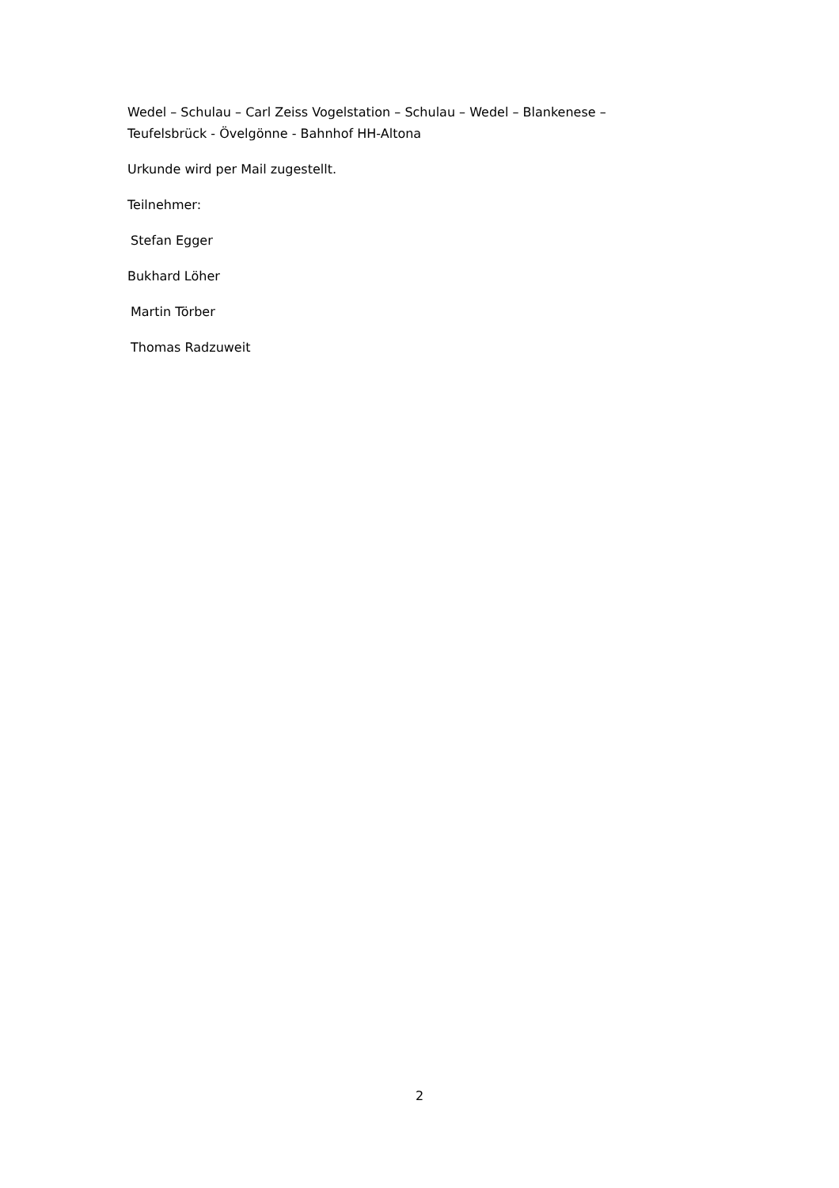Wedel – Schulau – Carl Zeiss Vogelstation – Schulau – Wedel – Blankenese – Teufelsbrück - Övelgönne - Bahnhof HH-Altona
Urkunde wird per Mail zugestellt.
Teilnehmer:
Stefan Egger
Bukhard Löher
Martin Törber
Thomas Radzuweit
2